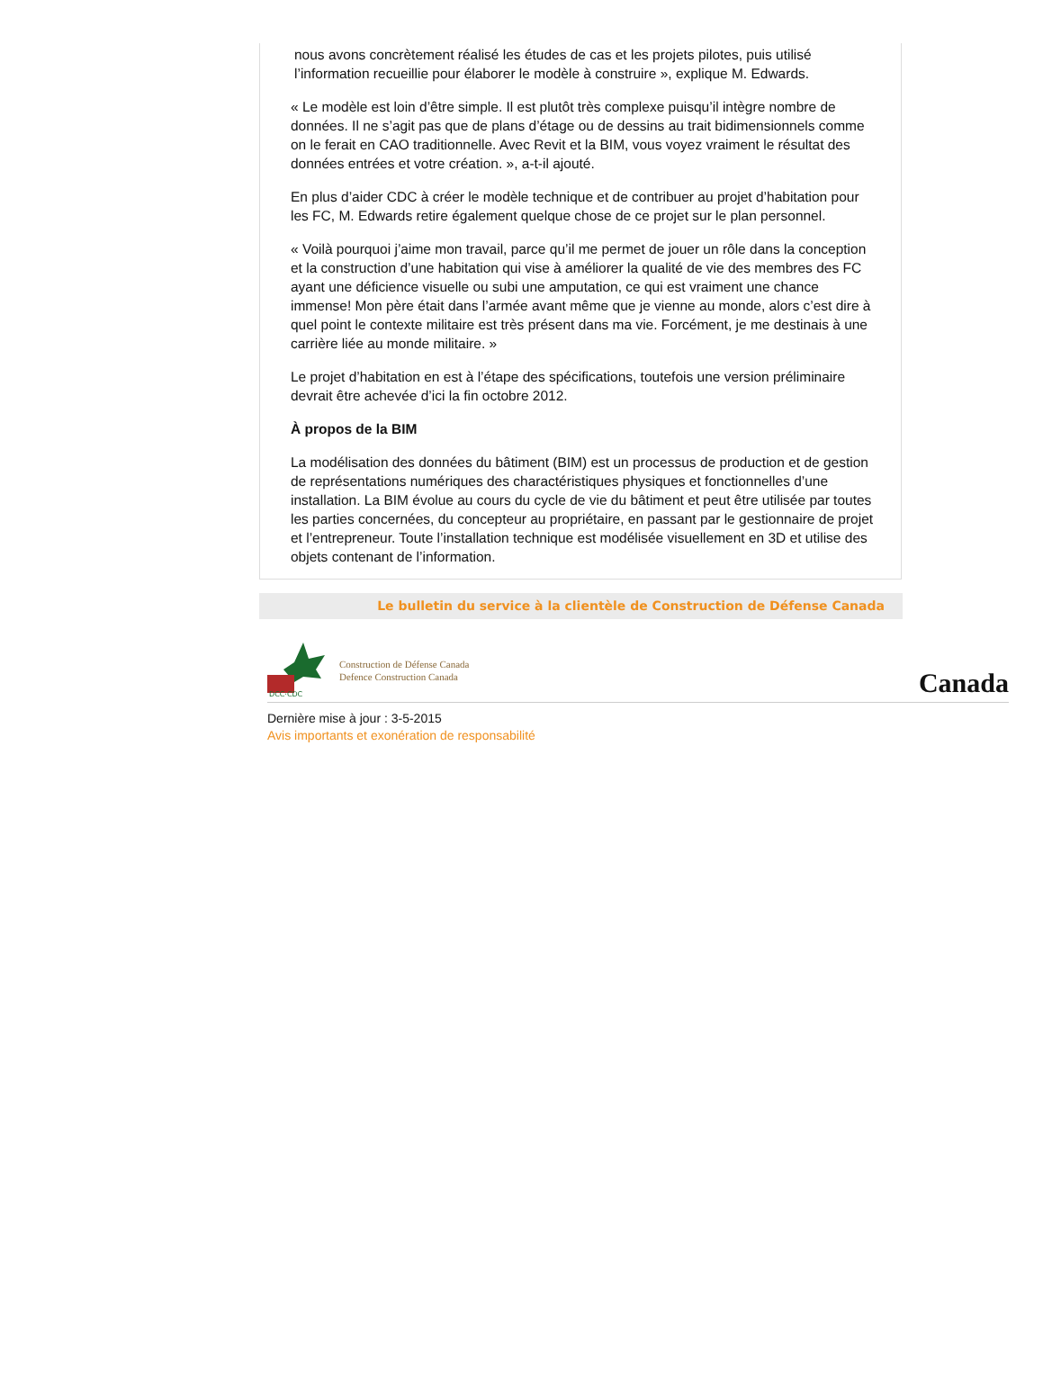nous avons concrètement réalisé les études de cas et les projets pilotes, puis utilisé l’information recueillie pour élaborer le modèle à construire », explique M. Edwards.
« Le modèle est loin d’être simple. Il est plutôt très complexe puisqu’il intègre nombre de données. Il ne s’agit pas que de plans d’étage ou de dessins au trait bidimensionnels comme on le ferait en CAO traditionnelle. Avec Revit et la BIM, vous voyez vraiment le résultat des données entrées et votre création. », a-t-il ajouté.
En plus d’aider CDC à créer le modèle technique et de contribuer au projet d’habitation pour les FC, M. Edwards retire également quelque chose de ce projet sur le plan personnel.
« Voilà pourquoi j’aime mon travail, parce qu’il me permet de jouer un rôle dans la conception et la construction d’une habitation qui vise à améliorer la qualité de vie des membres des FC ayant une déficience visuelle ou subi une amputation, ce qui est vraiment une chance immense! Mon père était dans l’armée avant même que je vienne au monde, alors c’est dire à quel point le contexte militaire est très présent dans ma vie. Forcément, je me destinais à une carrière liée au monde militaire. »
Le projet d’habitation en est à l’étape des spécifications, toutefois une version préliminaire devrait être achevée d’ici la fin octobre 2012.
À propos de la BIM
La modélisation des données du bâtiment (BIM) est un processus de production et de gestion de représentations numériques des charactéristiques physiques et fonctionnelles d’une installation. La BIM évolue au cours du cycle de vie du bâtiment et peut être utilisée par toutes les parties concernées, du concepteur au propriétaire, en passant par le gestionnaire de projet et l’entrepreneur. Toute l’installation technique est modélisée visuellement en 3D et utilise des objets contenant de l’information.
Le bulletin du service à la clientèle de Construction de Défense Canada
DCC·CDC
Construction de Défense Canada
Defence Construction Canada
Canada
Dernière mise à jour : 3-5-2015
Avis importants et exonération de responsabilité